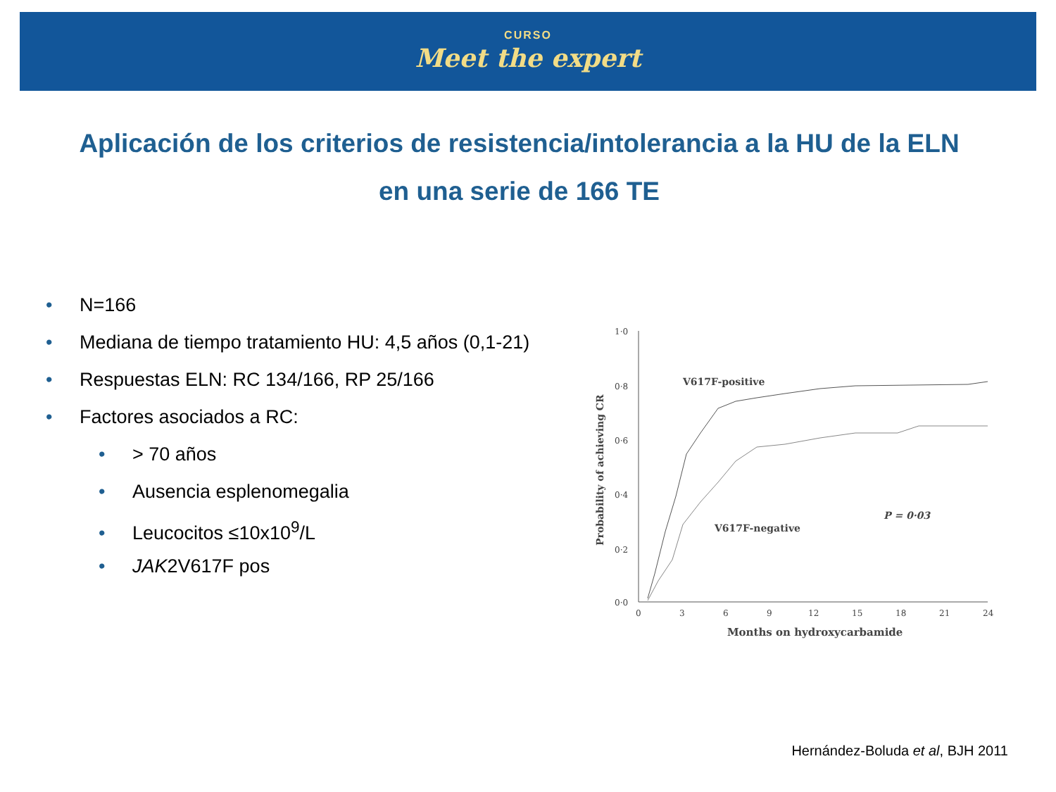CURSO
Meet the expert
Aplicación de los criterios de resistencia/intolerancia a la HU de la ELN
en una serie de 166 TE
• N=166
• Mediana de tiempo tratamiento HU: 4,5 años (0,1-21)
• Respuestas ELN: RC 134/166, RP 25/166
• Factores asociados a RC:
• > 70 años
• Ausencia esplenomegalia
• Leucocitos ≤10x10<sup>9</sup>/L
• JAK2V617F pos
1·0
0·8
0·6
0·4
0·2
0·0
0
3
6
9
12
15
18
21
24
Months on hydroxycarbamide
Probability of achieving CR
V617F-positive
V617F-negative
P = 0·03
Hernández-Boluda et al, BJH 2011